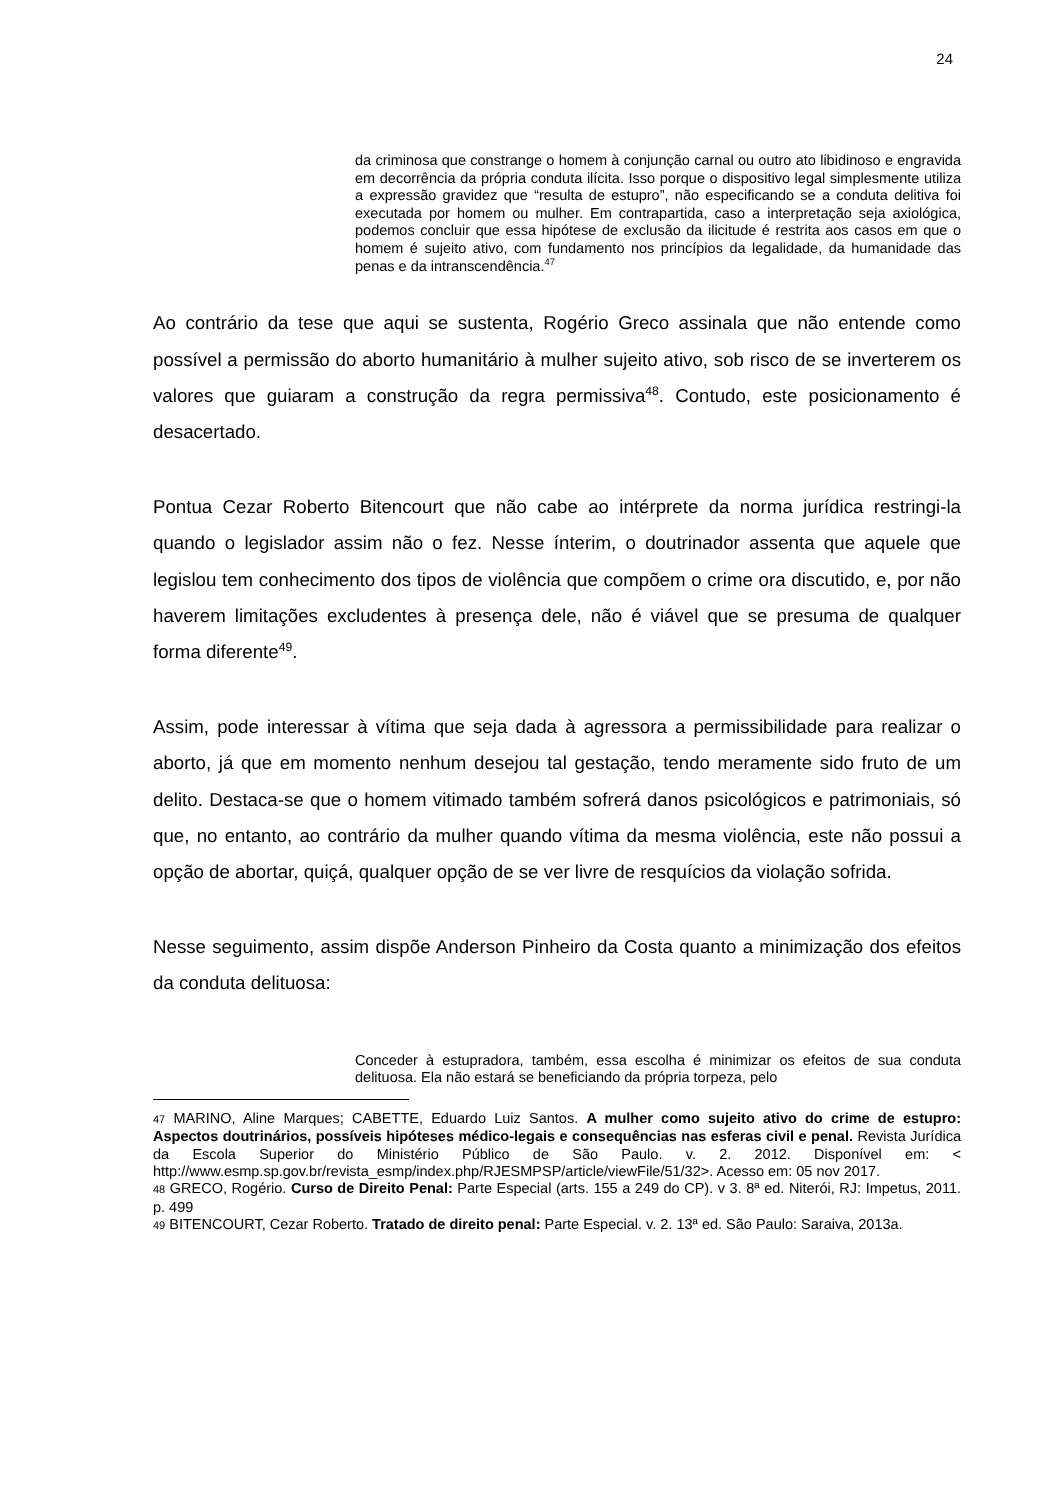24
da criminosa que constrange o homem à conjunção carnal ou outro ato libidinoso e engravida em decorrência da própria conduta ilícita. Isso porque o dispositivo legal simplesmente utiliza a expressão gravidez que “resulta de estupro”, não especificando se a conduta delitiva foi executada por homem ou mulher. Em contrapartida, caso a interpretação seja axiológica, podemos concluir que essa hipótese de exclusão da ilicitude é restrita aos casos em que o homem é sujeito ativo, com fundamento nos princípios da legalidade, da humanidade das penas e da intranscendência.<sup>47</sup>
Ao contrário da tese que aqui se sustenta, Rogério Greco assinala que não entende como possível a permissão do aborto humanitário à mulher sujeito ativo, sob risco de se inverterem os valores que guiaram a construção da regra permissiva<sup>48</sup>. Contudo, este posicionamento é desacertado.
Pontua Cezar Roberto Bitencourt que não cabe ao intérprete da norma jurídica restringi-la quando o legislador assim não o fez. Nesse ínterim, o doutrinador assenta que aquele que legislou tem conhecimento dos tipos de violência que compõem o crime ora discutido, e, por não haverem limitações excludentes à presença dele, não é viável que se presuma de qualquer forma diferente<sup>49</sup>.
Assim, pode interessar à vítima que seja dada à agressora a permissibilidade para realizar o aborto, já que em momento nenhum desejou tal gestação, tendo meramente sido fruto de um delito. Destaca-se que o homem vitimado também sofrerá danos psicológicos e patrimoniais, só que, no entanto, ao contrário da mulher quando vítima da mesma violência, este não possui a opção de abortar, quiçá, qualquer opção de se ver livre de resquícios da violação sofrida.
Nesse seguimento, assim dispõe Anderson Pinheiro da Costa quanto a minimização dos efeitos da conduta delituosa:
Conceder à estupradora, também, essa escolha é minimizar os efeitos de sua conduta delituosa. Ela não estará se beneficiando da própria torpeza, pelo
47 MARINO, Aline Marques; CABETTE, Eduardo Luiz Santos. A mulher como sujeito ativo do crime de estupro: Aspectos doutrinários, possíveis hipóteses médico-legais e consequências nas esferas civil e penal. Revista Jurídica da Escola Superior do Ministério Público de São Paulo. v. 2. 2012. Disponível em: < http://www.esmp.sp.gov.br/revista_esmp/index.php/RJESMPSP/article/viewFile/51/32>. Acesso em: 05 nov 2017.
48 GRECO, Rogério. Curso de Direito Penal: Parte Especial (arts. 155 a 249 do CP). v 3. 8ª ed. Niterói, RJ: Impetus, 2011. p. 499
49 BITENCOURT, Cezar Roberto. Tratado de direito penal: Parte Especial. v. 2. 13ª ed. São Paulo: Saraiva, 2013a.